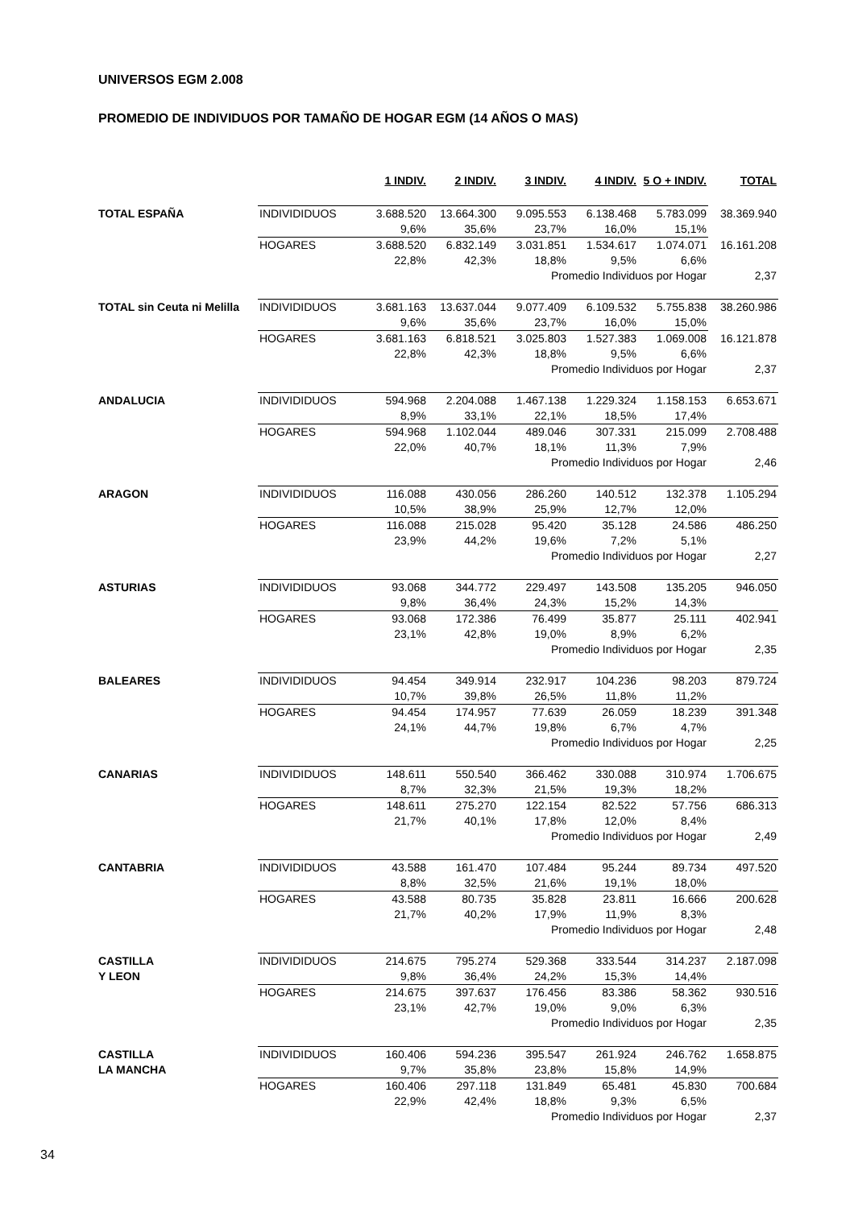UNIVERSOS EGM 2.008
PROMEDIO DE INDIVIDUOS POR TAMAÑO DE HOGAR EGM (14 AÑOS O MAS)
| | | 1 INDIV. | 2 INDIV. | 3 INDIV. | 4 INDIV. | 5 O + INDIV. | TOTAL |
| --- | --- | --- | --- | --- | --- | --- | --- |
| TOTAL ESPAÑA | INDIVIDIDUOS | 3.688.520 | 13.664.300 | 9.095.553 | 6.138.468 | 5.783.099 | 38.369.940 |
| | | 9,6% | 35,6% | 23,7% | 16,0% | 15,1% | |
| | HOGARES | 3.688.520 | 6.832.149 | 3.031.851 | 1.534.617 | 1.074.071 | 16.161.208 |
| | | 22,8% | 42,3% | 18,8% | 9,5% | 6,6% | |
| | | | | Promedio Individuos por Hogar | | | 2,37 |
| TOTAL sin Ceuta ni Melilla | INDIVIDIDUOS | 3.681.163 | 13.637.044 | 9.077.409 | 6.109.532 | 5.755.838 | 38.260.986 |
| | | 9,6% | 35,6% | 23,7% | 16,0% | 15,0% | |
| | HOGARES | 3.681.163 | 6.818.521 | 3.025.803 | 1.527.383 | 1.069.008 | 16.121.878 |
| | | 22,8% | 42,3% | 18,8% | 9,5% | 6,6% | |
| | | | | Promedio Individuos por Hogar | | | 2,37 |
| ANDALUCIA | INDIVIDIDUOS | 594.968 | 2.204.088 | 1.467.138 | 1.229.324 | 1.158.153 | 6.653.671 |
| | | 8,9% | 33,1% | 22,1% | 18,5% | 17,4% | |
| | HOGARES | 594.968 | 1.102.044 | 489.046 | 307.331 | 215.099 | 2.708.488 |
| | | 22,0% | 40,7% | 18,1% | 11,3% | 7,9% | |
| | | | | Promedio Individuos por Hogar | | | 2,46 |
| ARAGON | INDIVIDIDUOS | 116.088 | 430.056 | 286.260 | 140.512 | 132.378 | 1.105.294 |
| | | 10,5% | 38,9% | 25,9% | 12,7% | 12,0% | |
| | HOGARES | 116.088 | 215.028 | 95.420 | 35.128 | 24.586 | 486.250 |
| | | 23,9% | 44,2% | 19,6% | 7,2% | 5,1% | |
| | | | | Promedio Individuos por Hogar | | | 2,27 |
| ASTURIAS | INDIVIDIDUOS | 93.068 | 344.772 | 229.497 | 143.508 | 135.205 | 946.050 |
| | | 9,8% | 36,4% | 24,3% | 15,2% | 14,3% | |
| | HOGARES | 93.068 | 172.386 | 76.499 | 35.877 | 25.111 | 402.941 |
| | | 23,1% | 42,8% | 19,0% | 8,9% | 6,2% | |
| | | | | Promedio Individuos por Hogar | | | 2,35 |
| BALEARES | INDIVIDIDUOS | 94.454 | 349.914 | 232.917 | 104.236 | 98.203 | 879.724 |
| | | 10,7% | 39,8% | 26,5% | 11,8% | 11,2% | |
| | HOGARES | 94.454 | 174.957 | 77.639 | 26.059 | 18.239 | 391.348 |
| | | 24,1% | 44,7% | 19,8% | 6,7% | 4,7% | |
| | | | | Promedio Individuos por Hogar | | | 2,25 |
| CANARIAS | INDIVIDIDUOS | 148.611 | 550.540 | 366.462 | 330.088 | 310.974 | 1.706.675 |
| | | 8,7% | 32,3% | 21,5% | 19,3% | 18,2% | |
| | HOGARES | 148.611 | 275.270 | 122.154 | 82.522 | 57.756 | 686.313 |
| | | 21,7% | 40,1% | 17,8% | 12,0% | 8,4% | |
| | | | | Promedio Individuos por Hogar | | | 2,49 |
| CANTABRIA | INDIVIDIDUOS | 43.588 | 161.470 | 107.484 | 95.244 | 89.734 | 497.520 |
| | | 8,8% | 32,5% | 21,6% | 19,1% | 18,0% | |
| | HOGARES | 43.588 | 80.735 | 35.828 | 23.811 | 16.666 | 200.628 |
| | | 21,7% | 40,2% | 17,9% | 11,9% | 8,3% | |
| | | | | Promedio Individuos por Hogar | | | 2,48 |
| CASTILLA Y LEON | INDIVIDIDUOS | 214.675 | 795.274 | 529.368 | 333.544 | 314.237 | 2.187.098 |
| | | 9,8% | 36,4% | 24,2% | 15,3% | 14,4% | |
| | HOGARES | 214.675 | 397.637 | 176.456 | 83.386 | 58.362 | 930.516 |
| | | 23,1% | 42,7% | 19,0% | 9,0% | 6,3% | |
| | | | | Promedio Individuos por Hogar | | | 2,35 |
| CASTILLA LA MANCHA | INDIVIDIDUOS | 160.406 | 594.236 | 395.547 | 261.924 | 246.762 | 1.658.875 |
| | | 9,7% | 35,8% | 23,8% | 15,8% | 14,9% | |
| | HOGARES | 160.406 | 297.118 | 131.849 | 65.481 | 45.830 | 700.684 |
| | | 22,9% | 42,4% | 18,8% | 9,3% | 6,5% | |
| | | | | Promedio Individuos por Hogar | | | 2,37 |
34